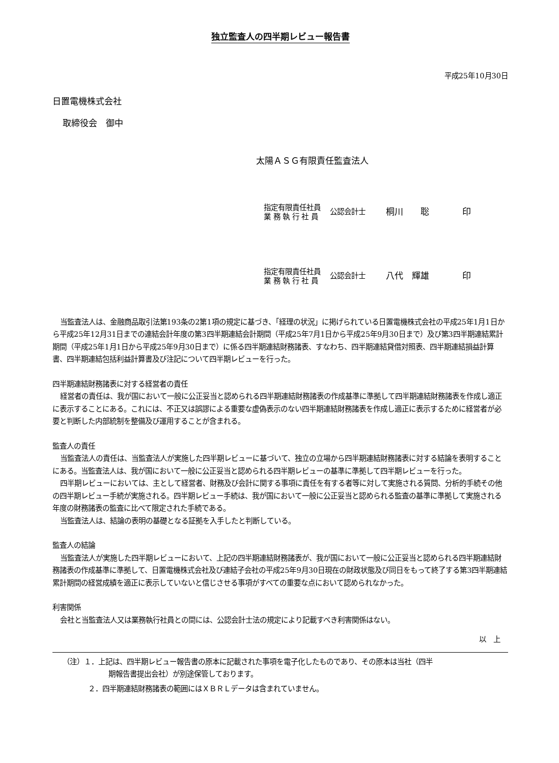独立監査人の四半期レビュー報告書
平成25年10月30日
日置電機株式会社
取締役会　御中
太陽ＡＳＧ有限責任監査法人
指定有限責任社員
業 務 執 行 社 員
公認会計士
桐川　　聡 印
指定有限責任社員
業 務 執 行 社 員
公認会計士
八代　輝雄 印
当監査法人は、金融商品取引法第193条の2第1項の規定に基づき、「経理の状況」に掲げられている日置電機株式会社の平成25年1月1日から平成25年12月31日までの連結会計年度の第3四半期連結会計期間（平成25年7月1日から平成25年9月30日まで）及び第3四半期連結累計期間（平成25年1月1日から平成25年9月30日まで）に係る四半期連結財務諸表、すなわち、四半期連結貸借対照表、四半期連結損益計算書、四半期連結包括利益計算書及び注記について四半期レビューを行った。
四半期連結財務諸表に対する経営者の責任
経営者の責任は、我が国において一般に公正妥当と認められる四半期連結財務諸表の作成基準に準拠して四半期連結財務諸表を作成し適正に表示することにある。これには、不正又は誤謬による重要な虚偽表示のない四半期連結財務諸表を作成し適正に表示するために経営者が必要と判断した内部統制を整備及び運用することが含まれる。
監査人の責任
当監査法人の責任は、当監査法人が実施した四半期レビューに基づいて、独立の立場から四半期連結財務諸表に対する結論を表明することにある。当監査法人は、我が国において一般に公正妥当と認められる四半期レビューの基準に準拠して四半期レビューを行った。
四半期レビューにおいては、主として経営者、財務及び会計に関する事項に責任を有する者等に対して実施される質問、分析的手続その他の四半期レビュー手続が実施される。四半期レビュー手続は、我が国において一般に公正妥当と認められる監査の基準に準拠して実施される年度の財務諸表の監査に比べて限定された手続である。
当監査法人は、結論の表明の基礎となる証拠を入手したと判断している。
監査人の結論
当監査法人が実施した四半期レビューにおいて、上記の四半期連結財務諸表が、我が国において一般に公正妥当と認められる四半期連結財務諸表の作成基準に準拠して、日置電機株式会社及び連結子会社の平成25年9月30日現在の財政状態及び同日をもって終了する第3四半期連結累計期間の経営成績を適正に表示していないと信じさせる事項がすべての重要な点において認められなかった。
利害関係
会社と当監査法人又は業務執行社員との間には、公認会計士法の規定により記載すべき利害関係はない。
以　上
（注）１．上記は、四半期レビュー報告書の原本に記載された事項を電子化したものであり、その原本は当社（四半
期報告書提出会社）が別途保管しております。
２．四半期連結財務諸表の範囲にはＸＢＲＬデータは含まれていません。